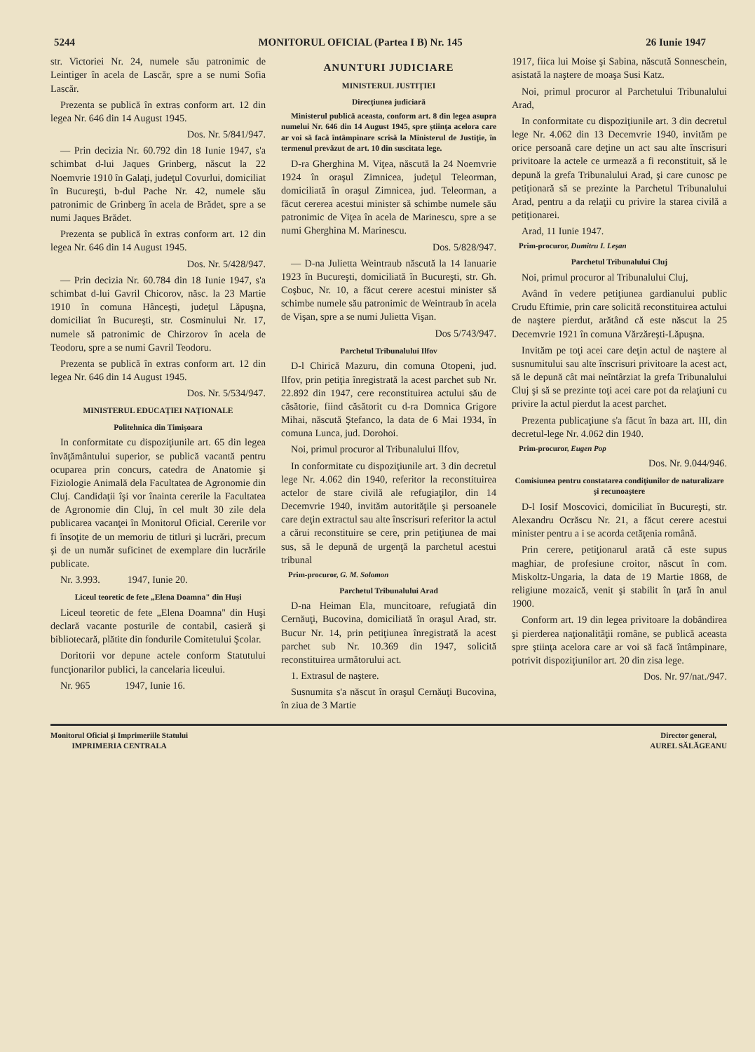5244 MONITORUL OFICIAL (Partea I B) Nr. 145 26 Iunie 1947
str. Victoriei Nr. 24, numele său patronimic de Leintiger în acela de Lascăr, spre a se numi Sofia Lascăr.
Prezenta se publică în extras conform art. 12 din legea Nr. 646 din 14 August 1945.
Dos. Nr. 5/841/947.
— Prin decizia Nr. 60.792 din 18 Iunie 1947, s'a schimbat d-lui Jaques Grinberg, născut la 22 Noemvrie 1910 în Galaţi, judeţul Covurlui, domiciliat în Bucureşti, b-dul Pache Nr. 42, numele său patronimic de Grinberg în acela de Brădet, spre a se numi Jaques Brădet.
Prezenta se publică în extras conform art. 12 din legea Nr. 646 din 14 August 1945.
Dos. Nr. 5/428/947.
— Prin decizia Nr. 60.784 din 18 Iunie 1947, s'a schimbat d-lui Gavril Chicorov, născ. la 23 Martie 1910 în comuna Hânceşti, judeţul Lăpuşna, domiciliat în Bucureşti, str. Cosminului Nr. 17, numele să patronimic de Chirzorov în acela de Teodoru, spre a se numi Gavril Teodoru.
Prezenta se publică în extras conform art. 12 din legea Nr. 646 din 14 August 1945.
Dos. Nr. 5/534/947.
MINISTERUL EDUCAŢIEI NAŢIONALE
Politehnica din Timişoara
In conformitate cu dispoziţiunile art. 65 din legea învăţământului superior, se publică vacantă pentru ocuparea prin concurs, catedra de Anatomie şi Fiziologie Animală dela Facultatea de Agronomie din Cluj. Candidaţii îşi vor înainta cererile la Facultatea de Agronomie din Cluj, în cel mult 30 zile dela publicarea vacanţei în Monitorul Oficial. Cererile vor fi însoţite de un memoriu de titluri şi lucrări, precum şi de un număr suficinet de exemplare din lucrările publicate.
Nr. 3.993. 1947, Iunie 20.
Liceul teoretic de fete „Elena Doamna" din Huşi
Liceul teoretic de fete „Elena Doamna" din Huşi declară vacante posturile de contabil, casieră şi bibliotecară, plătite din fondurile Comitetului Şcolar.
Doritorii vor depune actele conform Statutului funcţionarilor publici, la cancelaria liceului.
Nr. 965 1947, Iunie 16.
ANUNTURI JUDICIARE
MINISTERUL JUSTIŢIEI
Direcţiunea judiciară
Ministerul publică aceasta, conform art. 8 din legea asupra numelui Nr. 646 din 14 August 1945, spre ştiinţa acelora care ar voi să facă întâmpinare scrisă la Ministerul de Justiţie, în termenul prevăzut de art. 10 din suscitata lege.
D-ra Gherghina M. Viţea, născută la 24 Noemvrie 1924 în oraşul Zimnicea, judeţul Teleorman, domiciliată în oraşul Zimnicea, jud. Teleorman, a făcut cererea acestui minister să schimbe numele său patronimic de Viţea în acela de Marinescu, spre a se numi Gherghina M. Marinescu.
Dos. 5/828/947.
— D-na Julietta Weintraub născută la 14 Ianuarie 1923 în Bucureşti, domiciliată în Bucureşti, str. Gh. Coşbuc, Nr. 10, a făcut cerere acestui minister să schimbe numele său patronimic de Weintraub în acela de Vişan, spre a se numi Julietta Vişan.
Dos 5/743/947.
Parchetul Tribunalului Ilfov
D-l Chirică Mazuru, din comuna Otopeni, jud. Ilfov, prin petiţia înregistrată la acest parchet sub Nr. 22.892 din 1947, cere reconstituirea actului său de căsătorie, fiind căsătorit cu d-ra Domnica Grigore Mihai, născută Ştefanco, la data de 6 Mai 1934, în comuna Lunca, jud. Dorohoi.
Noi, primul procuror al Tribunalului Ilfov,
In conformitate cu dispoziţiunile art. 3 din decretul lege Nr. 4.062 din 1940, referitor la reconstituirea actelor de stare civilă ale refugiaţilor, din 14 Decemvrie 1940, invităm autorităţile şi persoanele care deţin extractul sau alte înscrisuri referitor la actul a cărui reconstituire se cere, prin petiţiunea de mai sus, să le depună de urgenţă la parchetul acestui tribunal
Prim-procuror, G. M. Solomon
Parchetul Tribunalului Arad
D-na Heiman Ela, muncitoare, refugiată din Cernăuţi, Bucovina, domiciliată în oraşul Arad, str. Bucur Nr. 14, prin petiţiunea înregistrată la acest parchet sub Nr. 10.369 din 1947, solicită reconstituirea următorului act.
1. Extrasul de naştere.
Susnumita s'a născut în oraşul Cernăuţi Bucovina, în ziua de 3 Martie
1917, fiica lui Moise şi Sabina, născută Sonneschein, asistată la naştere de moaşa Susi Katz.
Noi, primul procuror al Parchetului Tribunalului Arad,
In conformitate cu dispoziţiunile art. 3 din decretul lege Nr. 4.062 din 13 Decemvrie 1940, invităm pe orice persoană care deţine un act sau alte înscrisuri privitoare la actele ce urmează a fi reconstituit, să le depună la grefa Tribunalului Arad, şi care cunosc pe petiţionară să se prezinte la Parchetul Tribunalului Arad, pentru a da relaţii cu privire la starea civilă a petiţionarei.
Arad, 11 Iunie 1947.
Prim-procuror, Dumitru I. Leşan
Parchetul Tribunalului Cluj
Noi, primul procuror al Tribunalului Cluj,
Având în vedere petiţiunea gardianului public Crudu Eftimie, prin care solicită reconstituirea actului de naştere pierdut, arătând că este născut la 25 Decemvrie 1921 în comuna Vărzăreşti-Lăpuşna.
Invităm pe toţi acei care deţin actul de naştere al susnumitului sau alte înscrisuri privitoare la acest act, să le depună cât mai neîntârziat la grefa Tribunalului Cluj şi să se prezinte toţi acei care pot da relaţiuni cu privire la actul pierdut la acest parchet.
Prezenta publicaţiune s'a făcut în baza art. III, din decretul-lege Nr. 4.062 din 1940.
Prim-procuror, Eugen Pop
Dos. Nr. 9.044/946.
Comisiunea pentru constatarea condiţiunilor de naturalizare şi recunoaştere
D-l Iosif Moscovici, domiciliat în Bucureşti, str. Alexandru Ocrăscu Nr. 21, a făcut cerere acestui minister pentru a i se acorda cetăţenia română.
Prin cerere, petiţionarul arată că este supus maghiar, de profesiune croitor, născut în com. Miskoltz-Ungaria, la data de 19 Martie 1868, de religiune mozaică, venit şi stabilit în ţară în anul 1900.
Conform art. 19 din legea privitoare la dobândirea şi pierderea naţionalităţii române, se publică aceasta spre ştiinţa acelora care ar voi să facă întâmpinare, potrivit dispoziţiunilor art. 20 din zisa lege.
Dos. Nr. 97/nat./947.
Monitorul Oficial şi Imprimeriile Statului
IMPRIMERIA CENTRALA
Director general,
AUREL SĂLĂGEANU